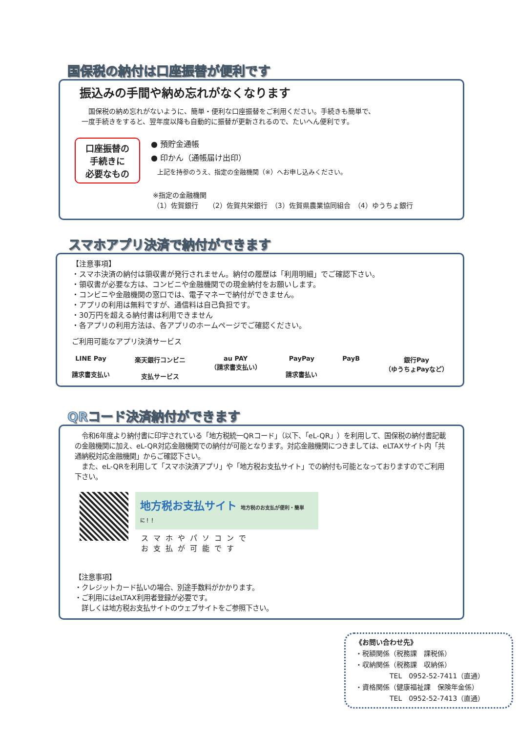国保税の納付は口座振替が便利です
振込みの手間や納め忘れがなくなります
　　国保税の納め忘れがないように、簡単・便利な口座振替をご利用ください。手続きも簡単で、
　一度手続きをすると、翌年度以降も自動的に振替が更新されるので、たいへん便利です。
口座振替の
手続きに
必要なもの
● 預貯金通帳
● 印かん（通帳届け出印）
　上記を持参のうえ、指定の金融機関（※）へお申し込みください。
※指定の金融機関
（1）佐賀銀行　　（2）佐賀共栄銀行　（3）佐賀県農業協同組合　（4）ゆうちょ銀行
スマホアプリ決済で納付ができます
【注意事項】
・スマホ決済の納付は領収書が発行されません。納付の履歴は「利用明細」でご確認下さい。
・領収書が必要な方は、コンビニや金融機関での現金納付をお願いします。
・コンビニや金融機関の窓口では、電子マネーで納付ができません。
・アプリの利用は無料ですが、通信料は自己負担です。
・30万円を超える納付書は利用できません
・各アプリの利用方法は、各アプリのホームページでご確認ください。
ご利用可能なアプリ決済サービス
LINE Pay
請求書支払い 楽天銀行コンビニ
支払サービス au PAY
（請求書支払い） PayPay
請求書払い PayB 銀行Pay
（ゆうちょPayなど）
QRコード決済納付ができます
　令和6年度より納付書に印字されている「地方税統一QRコード」（以下、「eL-QR」）を利用して、国保税の納付書記載の金融機関に加え、eL-QR対応金融機関での納付が可能となります。対応金融機関につきましては、eLTAXサイト内「共通納税対応金融機関」からご確認下さい。
　また、eL-QRを利用して「スマホ決済アプリ」や「地方税お支払サイト」での納付も可能となっておりますのでご利用下さい。
地方税お支払サイト 地方税のお支払が便利・簡単に！！
スマホやパソコンで
お支払が可能です
【注意事項】
・クレジットカード払いの場合、別途手数料がかかります。
・ご利用にはeLTAX利用者登録が必要です。
　詳しくは地方税お支払サイトのウェブサイトをご参照下さい。
《お問い合わせ先》
・税額関係（税務課　課税係）
・収納関係（税務課　収納係）
　　　　　TEL　0952-52-7411（直通）
・資格関係（健康福祉課　保険年金係）
　　　　　TEL　0952-52-7413（直通）